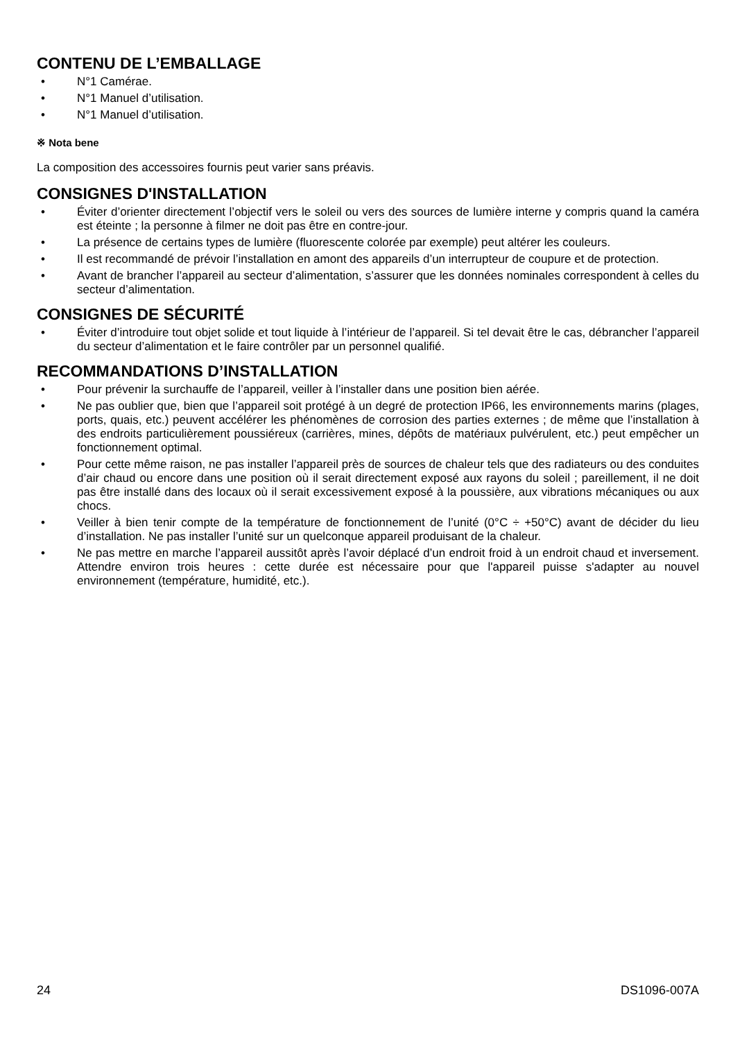CONTENU DE L’EMBALLAGE
• N°1 Camérae.
• N°1 Manuel d’utilisation.
• N°1 Manuel d’utilisation.
※ Nota bene
La composition des accessoires fournis peut varier sans préavis.
CONSIGNES D'INSTALLATION
• Éviter d’orienter directement l’objectif vers le soleil ou vers des sources de lumière interne y compris quand la caméra est éteinte ; la personne à filmer ne doit pas être en contre-jour.
• La présence de certains types de lumière (fluorescente colorée par exemple) peut altérer les couleurs.
• Il est recommandé de prévoir l’installation en amont des appareils d’un interrupteur de coupure et de protection.
• Avant de brancher l’appareil au secteur d’alimentation, s’assurer que les données nominales correspondent à celles du secteur d’alimentation.
CONSIGNES DE SÉCURITÉ
• Éviter d’introduire tout objet solide et tout liquide à l’intérieur de l’appareil. Si tel devait être le cas, débrancher l’appareil du secteur d’alimentation et le faire contrôler par un personnel qualifié.
RECOMMANDATIONS D’INSTALLATION
• Pour prévenir la surchauffe de l’appareil, veiller à l’installer dans une position bien aérée.
• Ne pas oublier que, bien que l’appareil soit protégé à un degré de protection IP66, les environnements marins (plages, ports, quais, etc.) peuvent accélérer les phénomènes de corrosion des parties externes ; de même que l’installation à des endroits particulièrement poussiéreux (carrières, mines, dépôts de matériaux pulvérulent, etc.) peut empêcher un fonctionnement optimal.
• Pour cette même raison, ne pas installer l’appareil près de sources de chaleur tels que des radiateurs ou des conduites d’air chaud ou encore dans une position où il serait directement exposé aux rayons du soleil ; pareillement, il ne doit pas être installé dans des locaux où il serait excessivement exposé à la poussière, aux vibrations mécaniques ou aux chocs.
• Veiller à bien tenir compte de la température de fonctionnement de l’unité (0°C ÷ +50°C) avant de décider du lieu d’installation. Ne pas installer l’unité sur un quelconque appareil produisant de la chaleur.
• Ne pas mettre en marche l’appareil aussitôt après l’avoir déplacé d’un endroit froid à un endroit chaud et inversement. Attendre environ trois heures : cette durée est nécessaire pour que l'appareil puisse s'adapter au nouvel environnement (température, humidité, etc.).
24 DS1096-007A